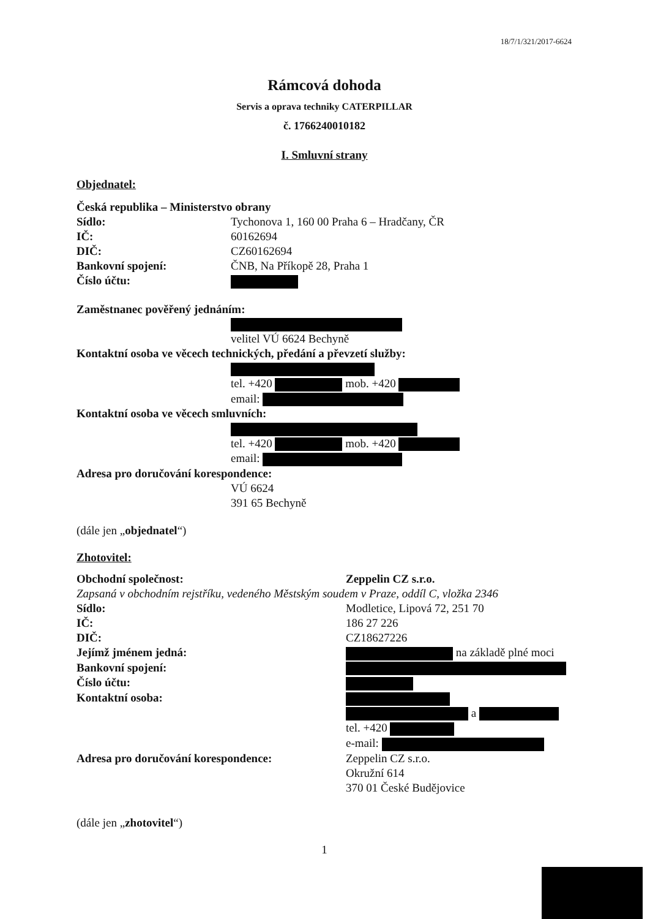18/7/1/321/2017-6624
Rámcová dohoda
Servis a oprava techniky CATERPILLAR
č. 1766240010182
I. Smluvní strany
Objednatel:
Česká republika – Ministerstvo obrany
Sídlo: Tychonova 1, 160 00 Praha 6 – Hradčany, ČR
IČ: 60162694
DIČ: CZ60162694
Bankovní spojení: ČNB, Na Příkopě 28, Praha 1
Číslo účtu:
Zaměstnanec pověřený jednáním:
velitel VÚ 6624 Bechyně
Kontaktní osoba ve věcech technických, předání a převzetí služby:
tel. +420 mob. +420
email:
Kontaktní osoba ve věcech smluvních:
tel. +420 mob. +420
email:
Adresa pro doručování korespondence:
VÚ 6624
391 65 Bechyně
(dále jen „objednatel“)
Zhotovitel:
Obchodní společnost: Zeppelin CZ s.r.o.
Zapsaná v obchodním rejstříku, vedeného Městským soudem v Praze, oddíl C, vložka 2346
Sídlo: Modletice, Lipová 72, 251 70
IČ: 186 27 226
DIČ: CZ18627226
Jejímž jménem jedná: na základě plné moci
Bankovní spojení:
Číslo účtu:
Kontaktní osoba:
a
tel. +420
e-mail:
Adresa pro doručování korespondence: Zeppelin CZ s.r.o.
Okružní 614
370 01 České Budějovice
(dále jen „zhotovitel“)
1